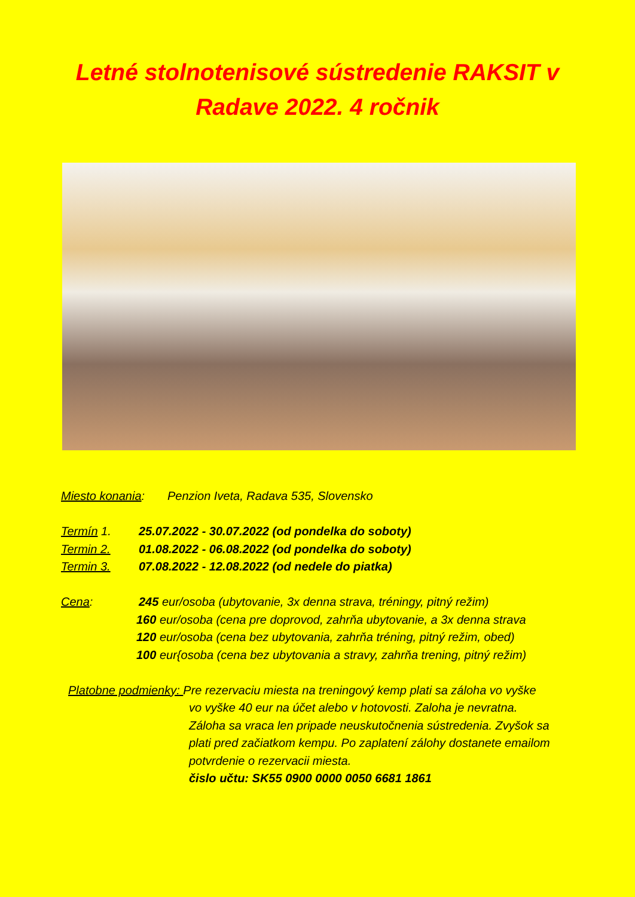Letné stolnotenisové sústredenie RAKSIT v Radave 2022. 4 ročnik
Miesto konania: Penzion Iveta, Radava 535, Slovensko
Termín 1. 25.07.2022 - 30.07.2022 (od pondelka do soboty)
Termin 2. 01.08.2022 - 06.08.2022 (od pondelka do soboty)
Termin 3. 07.08.2022 - 12.08.2022 (od nedele do piatka)
Cena: 245 eur/osoba (ubytovanie, 3x denna strava, tréningy, pitný režim)
160 eur/osoba (cena pre doprovod, zahrňa ubytovanie, a 3x denna strava
120 eur/osoba (cena bez ubytovania, zahrňa tréning, pitný režim, obed)
100 eur{osoba (cena bez ubytovania a stravy, zahrňa trening, pitný režim)
Platobne podmienky: Pre rezervaciu miesta na treningový kemp plati sa záloha vo vyške
vo vyške 40 eur na účet alebo v hotovosti. Zaloha je nevratna.
Záloha sa vraca len pripade neuskutočnenia sústredenia. Zvyšok sa
plati pred začiatkom kempu. Po zaplatení zálohy dostanete emailom
potvrdenie o rezervacii miesta.
čislo učtu: SK55 0900 0000 0050 6681 1861